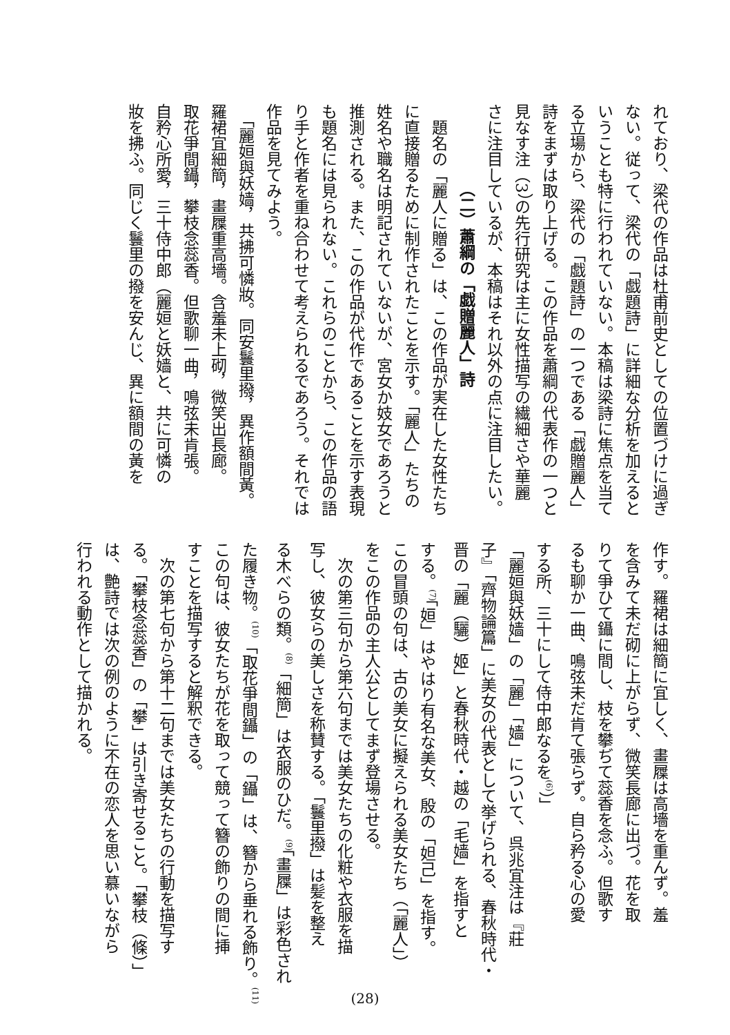れており、梁代の作品は杜甫前史としての位置づけに過ぎ
ない。従って、梁代の「戯題詩」に詳細な分析を加えると
いうことも特に行われていない。本稿は梁詩に焦点を当て
る立場から、梁代の「戯題詩」の一つである「戯贈麗人」
詩をまずは取り上げる。この作品を蕭綱の代表作の一つと
見なす注（3）の先行研究は主に女性描写の繊細さや華麗
さに注目しているが、本稿はそれ以外の点に注目したい。
（二）蕭綱の「戯贈麗人」詩
　題名の「麗人に贈る」は、この作品が実在した女性たち
に直接贈るために制作されたことを示す。「麗人」たちの
姓名や職名は明記されていないが、宮女か妓女であろうと
推測される。また、この作品が代作であることを示す表現
も題名には見られない。これらのことから、この作品の語
り手と作者を重ね合わせて考えられるであろう。それでは
作品を見てみよう。
　「麗姮與妖嫱，共拂可憐妝。同安鬟里撥，異作額間黃。
羅裙宜細簡，畫屧重高墻。含羞未上砌，微笑出長廊。
取花爭間鑷，攀枝念蕊香。但歌聊一曲，鳴弦未肯張。
自矜心所愛，三十侍中郎（麗姮と妖嫱と、共に可憐の
妝を拂ふ。同じく鬟里の撥を安んじ、異に額間の黃を
作す。羅裙は細簡に宜しく、畫屧は高墻を重んず。羞
を含みて未だ砌に上がらず、微笑長廊に出づ。花を取
りて爭ひて鑷に間し、枝を攀ぢて蕊香を念ふ。但歌す
るも聊か一曲、鳴弦未だ肯て張らず。自ら矜る心の愛
する所、三十にして侍中郎なるを<sup>(6)</sup>）」
「麗姮與妖嫱」の「麗」「嫱」について、呉兆宜注は『莊
子』「齊物論篇」に美女の代表として挙げられる、春秋時代・
晋の「麗（驪）姬」と春秋時代・越の「毛嫱」を指すと
する。<sup>(7)</sup>「姮」はやはり有名な美女、殷の「妲己」を指す。
この冒頭の句は、古の美女に擬えられる美女たち（「麗人」）
をこの作品の主人公としてまず登場させる。
　次の第三句から第六句までは美女たちの化粧や衣服を描
写し、彼女らの美しさを称賛する。「鬟里撥」は髪を整え
る木べらの類。<sup>(8)</sup>「細簡」は衣服のひだ。<sup>(9)</sup>「畫屧」は彩色され
た履き物。<sup>(10)</sup>「取花爭間鑷」の「鑷」は、簪から垂れる飾り。<sup>(11)</sup>
この句は、彼女たちが花を取って競って簪の飾りの間に挿
すことを描写すると解釈できる。
　次の第七句から第十二句までは美女たちの行動を描写す
る。「攀枝念蕊香」の「攀」は引き寄せること。「攀枝（條）」
は、艶詩では次の例のように不在の恋人を思い慕いながら
行われる動作として描かれる。
(28)